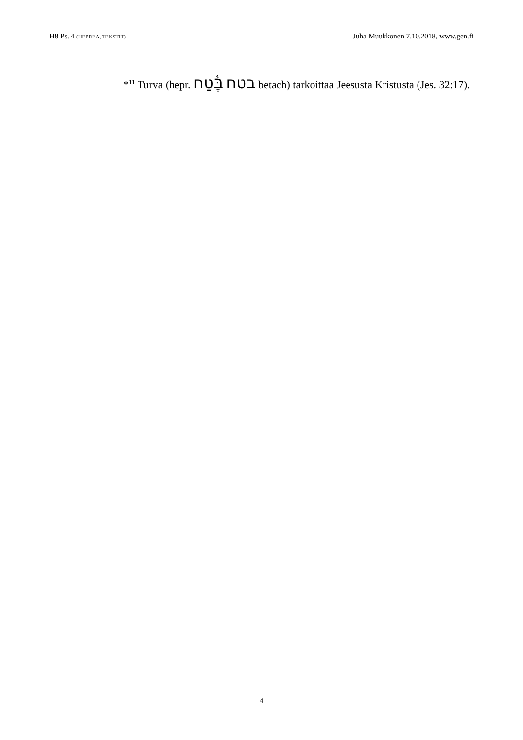H8 Ps. 4 (HEPREA, TEKSTIT) Juha Muukkonen 7.10.2018, www.gen.fi
*<sup>11</sup> Turva (hepr. בֶּ֫טַח בטח betach) tarkoittaa Jeesusta Kristusta (Jes. 32:17).
4